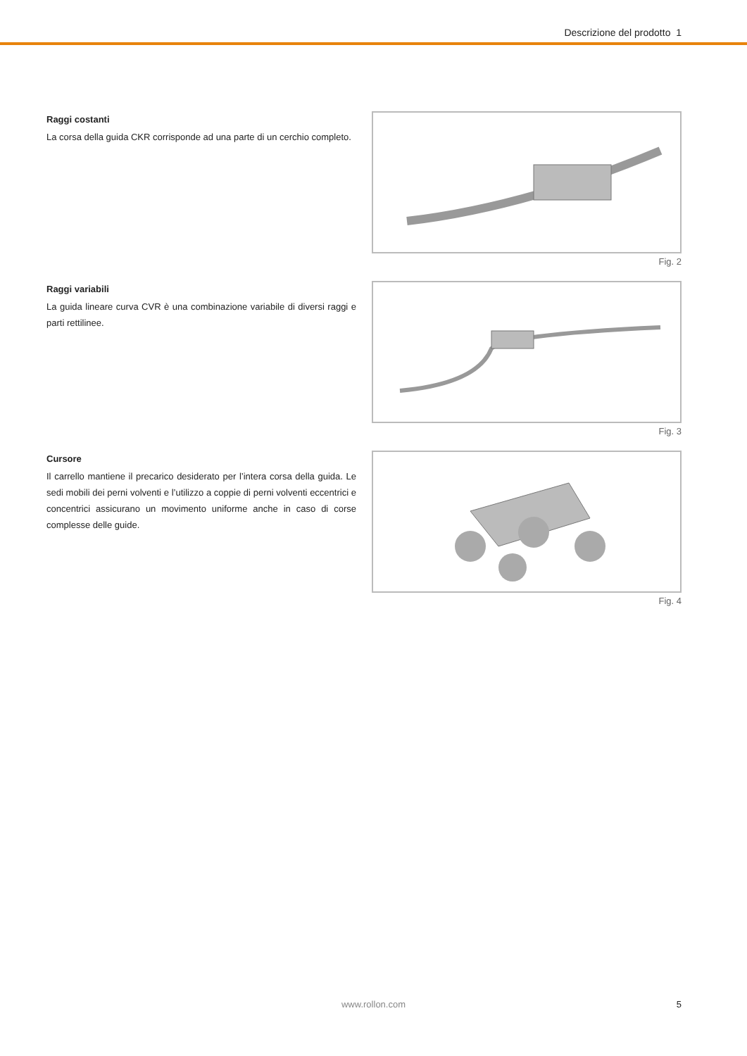Descrizione del prodotto 1
Raggi costanti
La corsa della guida CKR corrisponde ad una parte di un cerchio completo.
Fig. 2
Raggi variabili
La guida lineare curva CVR è una combinazione variabile di diversi raggi e parti rettilinee.
Fig. 3
Cursore
Il carrello mantiene il precarico desiderato per l’intera corsa della guida. Le sedi mobili dei perni volventi e l’utilizzo a coppie di perni volventi eccentrici e concentrici assicurano un movimento uniforme anche in caso di corse complesse delle guide.
Fig. 4
www.rollon.com
5